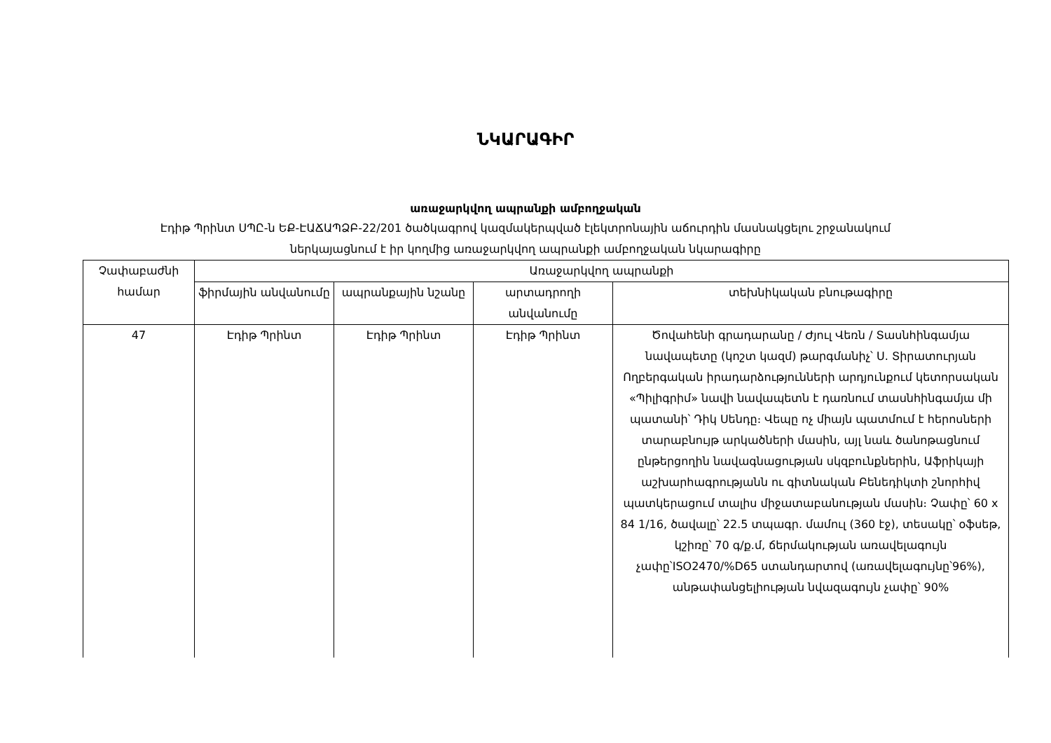ՆԿԱՐԱԳԻՐ
առաջարկվող ապրանքի ամբողջական
Էդիթ Պրինտ ՍՊԸ-ն ԵՔ-ԷԱՃԱՊՁԲ-22/201 ծածկագրով կազմակերպված էլեկտրոնային աճուրդին մասնակցելու շրջանակում
ներկայացնում է իր կողմից առաջարկվող ապրանքի ամբողջական նկարագիրը
| Չափաբաժնի համար | Առաջարկվող ապրանքի | | | |
| --- | --- | --- | --- | --- |
| | ֆիրմային անվանումը | ապրանքային նշանը | արտադրողի անվանումը | տեխնիկական բնութագիրը |
| 47 | Էդիթ Պրինտ | Էդիթ Պրինտ | Էդիթ Պրինտ | Ծովահենի գրադարանը / Ժյուլ Վեռն / Տասնհինգամյա նավապետը (կոշտ կազմ) թարգմանիչ՝ Ս. Տիրատուրյան Ողբերգական իրադարձությունների արդյունքում կետորսական «Պիլիգրիմ» նավի նավապետն է դառնում տասնհինգամյա մի պատանի՝ Դիկ Սենդը։ Վեպը ոչ միայն պատմում է հերոսների տարաբնույթ արկածների մասին, այլ նաև ծանոթացնում ընթերցողին նավագնացության սկզբունքներին, Աֆրիկայի աշխարհագրությանն ու գիտնական Բենեդիկտի շնորհիվ պատկերացում տալիս միջատաբանության մասին։ Չափը՝ 60 x 84 1/16, ծավալը՝ 22.5 տպագր. մամուլ (360 էջ), տեսակը՝ օֆսեթ, կշիռը՝ 70 գ/ք.մ, ճերմակության առավելագույն չափը՝ISO2470/%D65 ստանդարտով (առավելագույնը՝96%), անթափանցելիության նվազագույն չափը՝ 90% |